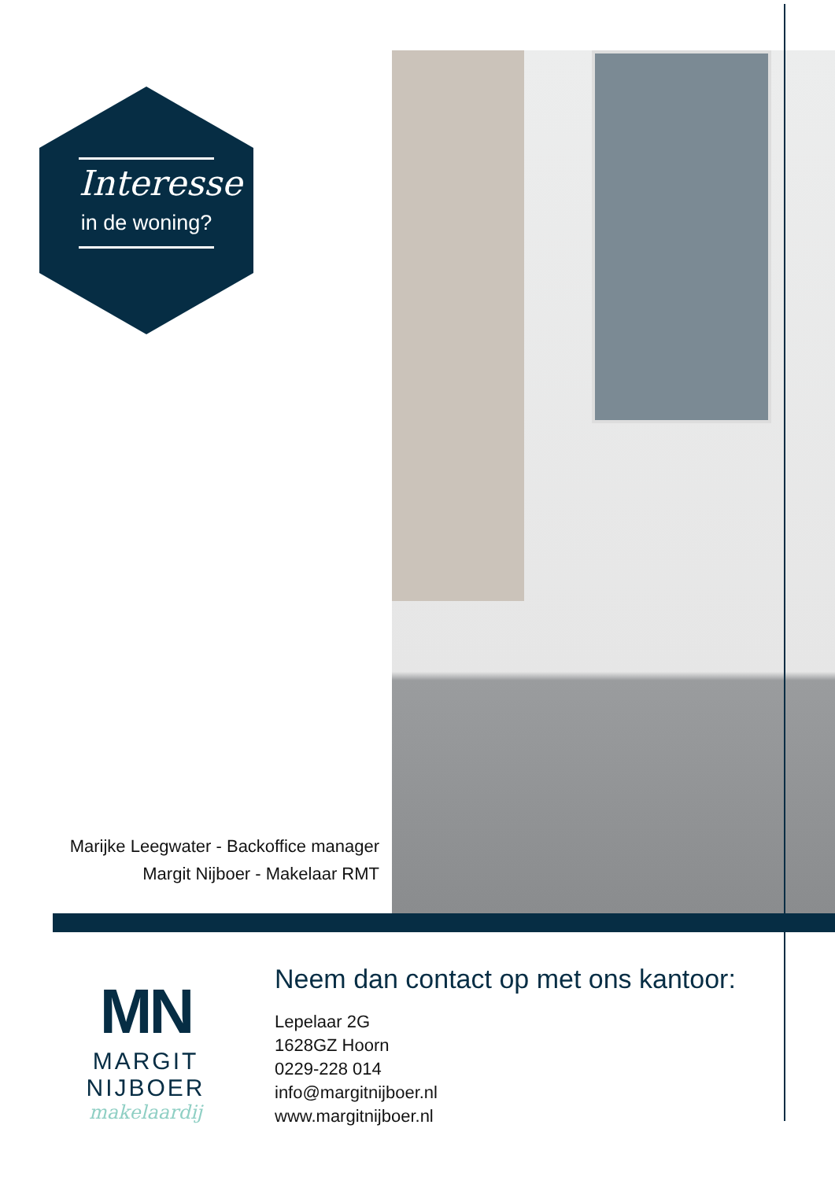Interesse
in de woning?
Marijke Leegwater - Backoffice manager
Margit Nijboer - Makelaar RMT
MN
MARGIT NIJBOER
makelaardij
Neem dan contact op met ons kantoor:
Lepelaar 2G
1628GZ Hoorn
0229-228 014
info@margitnijboer.nl
www.margitnijboer.nl